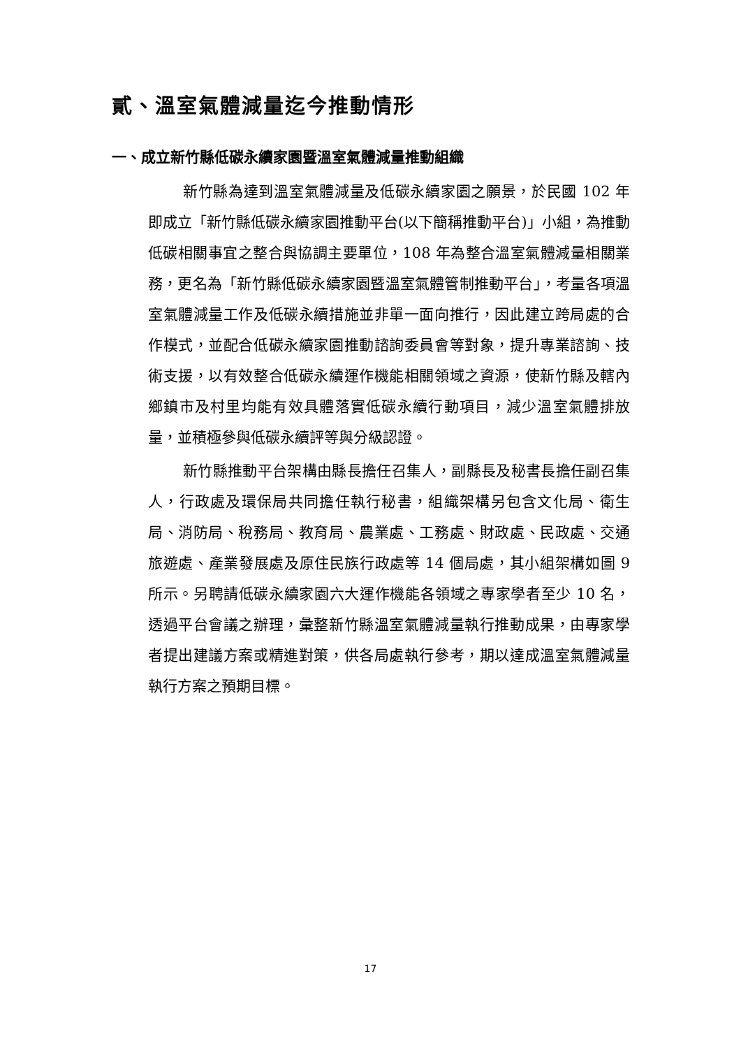貳、溫室氣體減量迄今推動情形
一、成立新竹縣低碳永續家園暨溫室氣體減量推動組織
新竹縣為達到溫室氣體減量及低碳永續家園之願景，於民國 102 年即成立「新竹縣低碳永續家園推動平台(以下簡稱推動平台)」小組，為推動低碳相關事宜之整合與協調主要單位，108 年為整合溫室氣體減量相關業務，更名為「新竹縣低碳永續家園暨溫室氣體管制推動平台」，考量各項溫室氣體減量工作及低碳永續措施並非單一面向推行，因此建立跨局處的合作模式，並配合低碳永續家園推動諮詢委員會等對象，提升專業諮詢、技術支援，以有效整合低碳永續運作機能相關領域之資源，使新竹縣及轄內鄉鎮市及村里均能有效具體落實低碳永續行動項目，減少溫室氣體排放量，並積極參與低碳永續評等與分級認證。
新竹縣推動平台架構由縣長擔任召集人，副縣長及秘書長擔任副召集人，行政處及環保局共同擔任執行秘書，組織架構另包含文化局、衛生局、消防局、稅務局、教育局、農業處、工務處、財政處、民政處、交通旅遊處、產業發展處及原住民族行政處等 14 個局處，其小組架構如圖 9 所示。另聘請低碳永續家園六大運作機能各領域之專家學者至少 10 名，透過平台會議之辦理，彙整新竹縣溫室氣體減量執行推動成果，由專家學者提出建議方案或精進對策，供各局處執行參考，期以達成溫室氣體減量執行方案之預期目標。
17